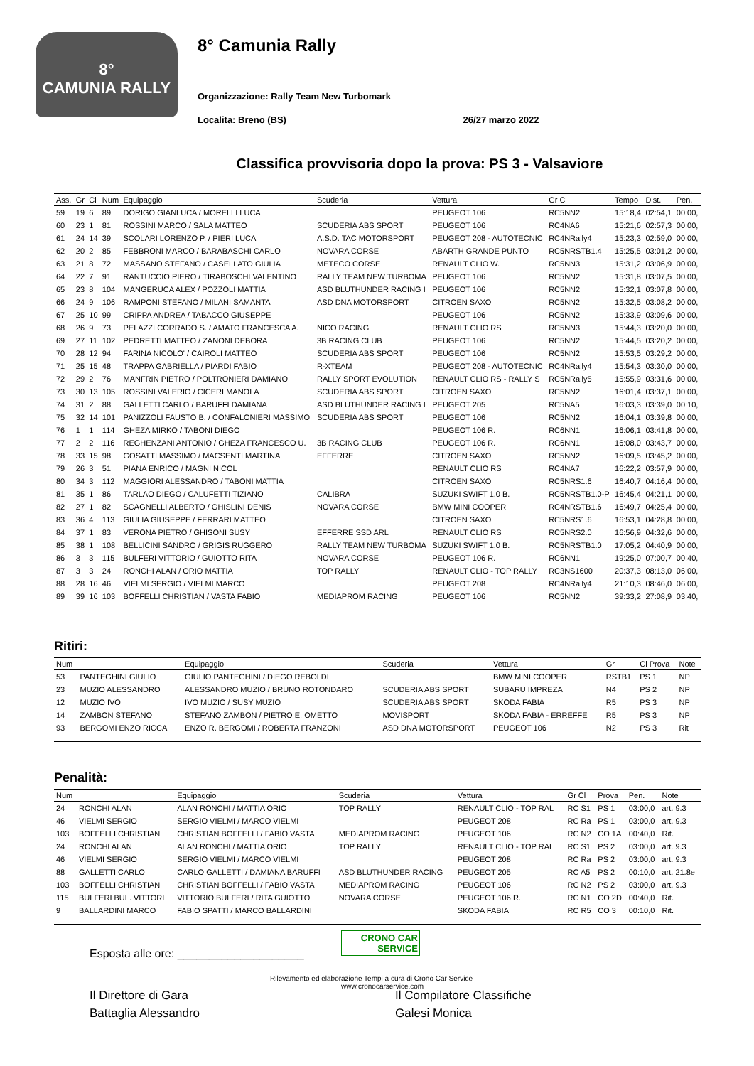8°
CAMUNIA RALLY
8° Camunia Rally
Organizzazione: Rally Team New Turbomark
Localita: Breno (BS) 26/27 marzo 2022
Classifica provvisoria dopo la prova: PS 3 - Valsaviore
| Ass. | Gr | Cl | Num | Equipaggio | Scuderia | Vettura | Gr Cl | Tempo | Dist. | Pen. |
| --- | --- | --- | --- | --- | --- | --- | --- | --- | --- | --- |
| 59 | 19 | 6 | 89 | DORIGO GIANLUCA / MORELLI LUCA | | PEUGEOT 106 | RC5NN2 | 15:18,4 | 02:54,1 | 00:00, |
| 60 | 23 | 1 | 81 | ROSSINI MARCO / SALA MATTEO | SCUDERIA ABS SPORT | PEUGEOT 106 | RC4NA6 | 15:21,6 | 02:57,3 | 00:00, |
| 61 | 24 | 14 | 39 | SCOLARI LORENZO P. / PIERI LUCA | A.S.D. TAC MOTORSPORT | PEUGEOT 208 - AUTOTECNIC | RC4NRally4 | 15:23,3 | 02:59,0 | 00:00, |
| 62 | 20 | 2 | 85 | FEBBRONI MARCO / BARABASCHI CARLO | NOVARA CORSE | ABARTH GRANDE PUNTO | RC5NRSTB1.4 | 15:25,5 | 03:01,2 | 00:00, |
| 63 | 21 | 8 | 72 | MASSANO STEFANO / CASELLATO GIULIA | METECO CORSE | RENAULT CLIO W. | RC5NN3 | 15:31,2 | 03:06,9 | 00:00, |
| 64 | 22 | 7 | 91 | RANTUCCIO PIERO / TIRABOSCHI VALENTINO | RALLY TEAM NEW TURBOMA | PEUGEOT 106 | RC5NN2 | 15:31,8 | 03:07,5 | 00:00, |
| 65 | 23 | 8 | 104 | MANGERUCA ALEX / POZZOLI MATTIA | ASD BLUTHUNDER RACING I | PEUGEOT 106 | RC5NN2 | 15:32,1 | 03:07,8 | 00:00, |
| 66 | 24 | 9 | 106 | RAMPONI STEFANO / MILANI SAMANTA | ASD DNA MOTORSPORT | CITROEN SAXO | RC5NN2 | 15:32,5 | 03:08,2 | 00:00, |
| 67 | 25 | 10 | 99 | CRIPPA ANDREA / TABACCO GIUSEPPE | | PEUGEOT 106 | RC5NN2 | 15:33,9 | 03:09,6 | 00:00, |
| 68 | 26 | 9 | 73 | PELAZZI CORRADO S. / AMATO FRANCESCA A. | NICO RACING | RENAULT CLIO RS | RC5NN3 | 15:44,3 | 03:20,0 | 00:00, |
| 69 | 27 | 11 | 102 | PEDRETTI MATTEO / ZANONI DEBORA | 3B RACING CLUB | PEUGEOT 106 | RC5NN2 | 15:44,5 | 03:20,2 | 00:00, |
| 70 | 28 | 12 | 94 | FARINA NICOLO' / CAIROLI MATTEO | SCUDERIA ABS SPORT | PEUGEOT 106 | RC5NN2 | 15:53,5 | 03:29,2 | 00:00, |
| 71 | 25 | 15 | 48 | TRAPPA GABRIELLA / PIARDI FABIO | R-XTEAM | PEUGEOT 208 - AUTOTECNIC | RC4NRally4 | 15:54,3 | 03:30,0 | 00:00, |
| 72 | 29 | 2 | 76 | MANFRIN PIETRO / POLTRONIERI DAMIANO | RALLY SPORT EVOLUTION | RENAULT CLIO RS - RALLY S | RC5NRally5 | 15:55,9 | 03:31,6 | 00:00, |
| 73 | 30 | 13 | 105 | ROSSINI VALERIO / CICERI MANOLA | SCUDERIA ABS SPORT | CITROEN SAXO | RC5NN2 | 16:01,4 | 03:37,1 | 00:00, |
| 74 | 31 | 2 | 88 | GALLETTI CARLO / BARUFFI DAMIANA | ASD BLUTHUNDER RACING I | PEUGEOT 205 | RC5NA5 | 16:03,3 | 03:39,0 | 00:10, |
| 75 | 32 | 14 | 101 | PANIZZOLI FAUSTO B. / CONFALONIERI MASSIMO | SCUDERIA ABS SPORT | PEUGEOT 106 | RC5NN2 | 16:04,1 | 03:39,8 | 00:00, |
| 76 | 1 | 1 | 114 | GHEZA MIRKO / TABONI DIEGO | | PEUGEOT 106 R. | RC6NN1 | 16:06,1 | 03:41,8 | 00:00, |
| 77 | 2 | 2 | 116 | REGHENZANI ANTONIO / GHEZA FRANCESCO U. | 3B RACING CLUB | PEUGEOT 106 R. | RC6NN1 | 16:08,0 | 03:43,7 | 00:00, |
| 78 | 33 | 15 | 98 | GOSATTI MASSIMO / MACSENTI MARTINA | EFFERRE | CITROEN SAXO | RC5NN2 | 16:09,5 | 03:45,2 | 00:00, |
| 79 | 26 | 3 | 51 | PIANA ENRICO / MAGNI NICOL | | RENAULT CLIO RS | RC4NA7 | 16:22,2 | 03:57,9 | 00:00, |
| 80 | 34 | 3 | 112 | MAGGIORI ALESSANDRO / TABONI MATTIA | | CITROEN SAXO | RC5NRS1.6 | 16:40,7 | 04:16,4 | 00:00, |
| 81 | 35 | 1 | 86 | TARLAO DIEGO / CALUFETTI TIZIANO | CALIBRA | SUZUKI SWIFT 1.0 B. | RC5NRSTB1.0-P | 16:45,4 | 04:21,1 | 00:00, |
| 82 | 27 | 1 | 82 | SCAGNELLI ALBERTO / GHISLINI DENIS | NOVARA CORSE | BMW MINI COOPER | RC4NRSTB1.6 | 16:49,7 | 04:25,4 | 00:00, |
| 83 | 36 | 4 | 113 | GIULIA GIUSEPPE / FERRARI MATTEO | | CITROEN SAXO | RC5NRS1.6 | 16:53,1 | 04:28,8 | 00:00, |
| 84 | 37 | 1 | 83 | VERONA PIETRO / GHISONI SUSY | EFFERRE SSD ARL | RENAULT CLIO RS | RC5NRS2.0 | 16:56,9 | 04:32,6 | 00:00, |
| 85 | 38 | 1 | 108 | BELLICINI SANDRO / GRIGIS RUGGERO | RALLY TEAM NEW TURBOMA | SUZUKI SWIFT 1.0 B. | RC5NRSTB1.0 | 17:05,2 | 04:40,9 | 00:00, |
| 86 | 3 | 3 | 115 | BULFERI VITTORIO / GUIOTTO RITA | NOVARA CORSE | PEUGEOT 106 R. | RC6NN1 | 19:25,0 | 07:00,7 | 00:40, |
| 87 | 3 | 3 | 24 | RONCHI ALAN / ORIO MATTIA | TOP RALLY | RENAULT CLIO - TOP RALLY | RC3NS1600 | 20:37,3 | 08:13,0 | 06:00, |
| 88 | 28 | 16 | 46 | VIELMI SERGIO / VIELMI MARCO | | PEUGEOT 208 | RC4NRally4 | 21:10,3 | 08:46,0 | 06:00, |
| 89 | 39 | 16 | 103 | BOFFELLI CHRISTIAN / VASTA FABIO | MEDIAPROM RACING | PEUGEOT 106 | RC5NN2 | 39:33,2 | 27:08,9 | 03:40, |
Ritiri:
| Num | | Equipaggio | Scuderia | Vettura | Gr | Cl Prova | Note |
| --- | --- | --- | --- | --- | --- | --- | --- |
| 53 | PANTEGHINI GIULIO | GIULIO PANTEGHINI / DIEGO REBOLDI | | BMW MINI COOPER | RSTB1 | PS 1 | NP |
| 23 | MUZIO ALESSANDRO | ALESSANDRO MUZIO / BRUNO ROTONDARO | SCUDERIA ABS SPORT | SUBARU IMPREZA | N4 | PS 2 | NP |
| 12 | MUZIO IVO | IVO MUZIO / SUSY MUZIO | SCUDERIA ABS SPORT | SKODA FABIA | R5 | PS 3 | NP |
| 14 | ZAMBON STEFANO | STEFANO ZAMBON / PIETRO E. OMETTO | MOVISPORT | SKODA FABIA - ERREFFE | R5 | PS 3 | NP |
| 93 | BERGOMI ENZO RICCA | ENZO R. BERGOMI / ROBERTA FRANZONI | ASD DNA MOTORSPORT | PEUGEOT 106 | N2 | PS 3 | Rit |
Penalità:
| Num | | Equipaggio | Scuderia | Vettura | Gr Cl | Prova | Pen. | Note |
| --- | --- | --- | --- | --- | --- | --- | --- | --- |
| 24 | RONCHI ALAN | ALAN RONCHI / MATTIA ORIO | TOP RALLY | RENAULT CLIO - TOP RAL | RC S1 | PS 1 | 03:00,0 | art. 9.3 |
| 46 | VIELMI SERGIO | SERGIO VIELMI / MARCO VIELMI | | PEUGEOT 208 | RC Ra | PS 1 | 03:00,0 | art. 9.3 |
| 103 | BOFFELLI CHRISTIAN | CHRISTIAN BOFFELLI / FABIO VASTA | MEDIAPROM RACING | PEUGEOT 106 | RC N2 | CO 1A | 00:40,0 | Rit. |
| 24 | RONCHI ALAN | ALAN RONCHI / MATTIA ORIO | TOP RALLY | RENAULT CLIO - TOP RAL | RC S1 | PS 2 | 03:00,0 | art. 9.3 |
| 46 | VIELMI SERGIO | SERGIO VIELMI / MARCO VIELMI | | PEUGEOT 208 | RC Ra | PS 2 | 03:00,0 | art. 9.3 |
| 88 | GALLETTI CARLO | CARLO GALLETTI / DAMIANA BARUFFI | ASD BLUTHUNDER RACING | PEUGEOT 205 | RC A5 | PS 2 | 00:10,0 | art. 21.8e |
| 103 | BOFFELLI CHRISTIAN | CHRISTIAN BOFFELLI / FABIO VASTA | MEDIAPROM RACING | PEUGEOT 106 | RC N2 | PS 2 | 03:00,0 | art. 9.3 |
| 115 | BULFERI BUL. VITTORI | VITTORIO BULFERI / RITA GUIOTTO | NOVARA CORSE | PEUGEOT 106 R. | RC N1 | CO 2D | 00:40,0 | Rit. |
| 9 | BALLARDINI MARCO | FABIO SPATTI / MARCO BALLARDINI | | SKODA FABIA | RC R5 | CO 3 | 00:10,0 | Rit. |
CRONO CAR SERVICE
Esposta alle ore: ____________________
Rilevamento ed elaborazione Tempi a cura di Crono Car Service
www.cronocarservice.com
Il Direttore di Gara
Battaglia Alessandro
Il Compilatore Classifiche
Galesi Monica